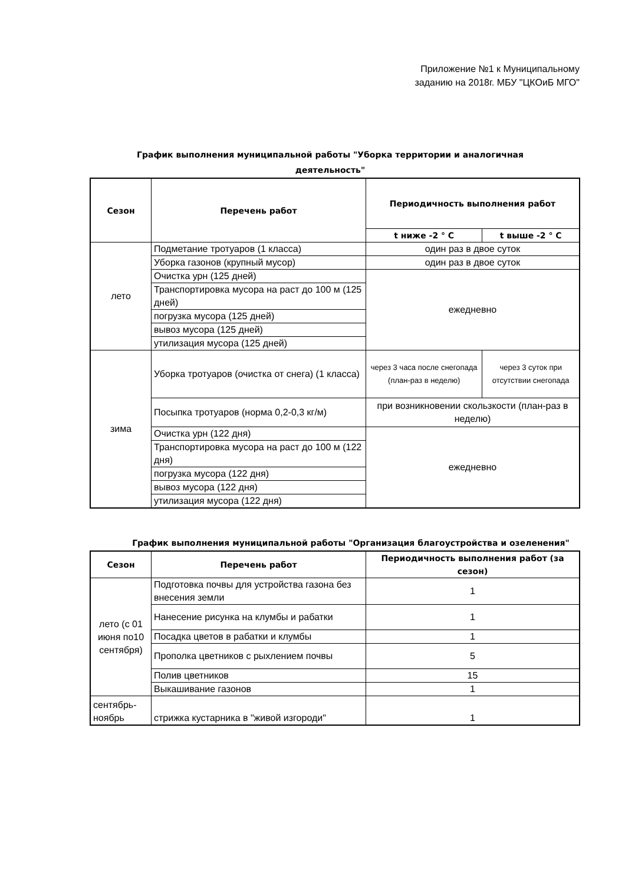Приложение №1 к Муниципальному
заданию на 2018г. МБУ "ЦКОиБ МГО"
График выполнения муниципальной работы "Уборка территории и аналогичная
деятельность"
| Сезон | Перечень работ | Периодичность выполнения работ | |
| --- | --- | --- | --- |
| | | t ниже -2 ° С | t выше -2 ° С |
| лето | Подметание тротуаров (1 класса) | один раз в двое суток | |
| | Уборка газонов (крупный мусор) | один раз в двое суток | |
| | Очистка урн (125 дней) | ежедневно | |
| | Транспортировка мусора на раст до 100 м (125 дней) | | |
| | погрузка мусора (125 дней) | | |
| | вывоз мусора (125 дней) | | |
| | утилизация мусора (125 дней) | | |
| зима | Уборка тротуаров (очистка от снега) (1 класса) | через 3 часа после снегопада (план-раз в неделю) | через 3 суток при отсутствии снегопада |
| | Посыпка тротуаров (норма 0,2-0,3 кг/м) | при возникновении скользкости (план-раз в неделю) | |
| | Очистка урн (122 дня) | ежедневно | |
| | Транспортировка мусора на раст до 100 м (122 дня) | | |
| | погрузка мусора (122 дня) | | |
| | вывоз мусора (122 дня) | | |
| | утилизация мусора (122 дня) | | |
График выполнения муниципальной работы "Организация благоустройства и озеленения"
| Сезон | Перечень работ | Периодичность выполнения работ (за сезон) |
| --- | --- | --- |
| лето (с 01 июня по10 сентября) | Подготовка почвы для устройства газона без внесения земли | 1 |
| | Нанесение рисунка на клумбы и рабатки | 1 |
| | Посадка цветов в рабатки и клумбы | 1 |
| | Прополка цветников с рыхлением почвы | 5 |
| | Полив цветников | 15 |
| | Выкашивание газонов | 1 |
| сентябрь-ноябрь | стрижка кустарника в "живой изгороди" | 1 |